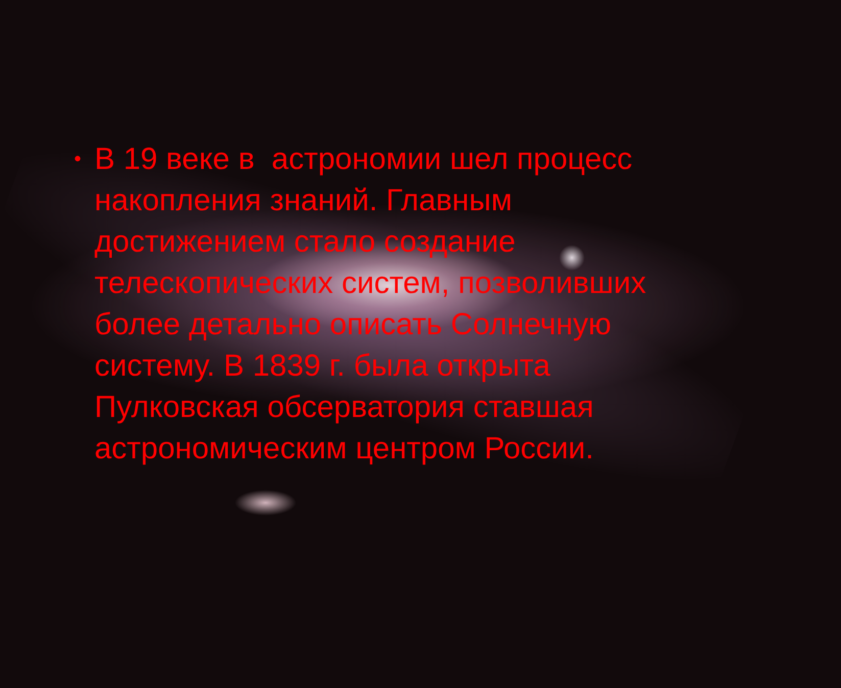• В 19 веке в астрономии шел процесс накопления знаний. Главным достижением стало создание телескопических систем, позволивших более детально описать Солнечную систему. В 1839 г. была открыта Пулковская обсерватория ставшая астрономическим центром России.